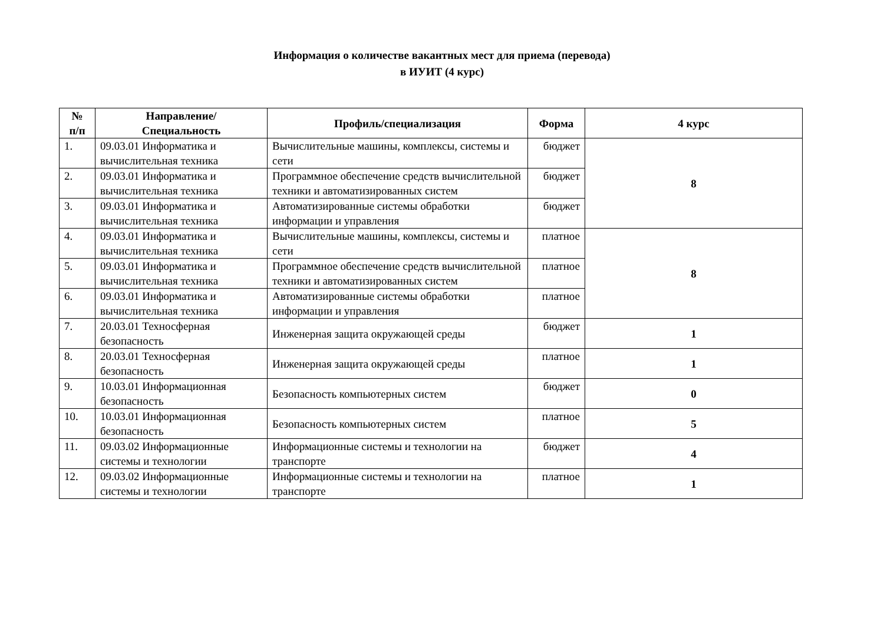Информация о количестве вакантных мест для приема (перевода)
в ИУИТ (4 курс)
| № п/п | Направление/ Специальность | Профиль/специализация | Форма | 4 курс |
| --- | --- | --- | --- | --- |
| 1. | 09.03.01 Информатика и вычислительная техника | Вычислительные машины, комплексы, системы и сети | бюджет | 8 |
| 2. | 09.03.01 Информатика и вычислительная техника | Программное обеспечение средств вычислительной техники и автоматизированных систем | бюджет | |
| 3. | 09.03.01 Информатика и вычислительная техника | Автоматизированные системы обработки информации и управления | бюджет | |
| 4. | 09.03.01 Информатика и вычислительная техника | Вычислительные машины, комплексы, системы и сети | платное | 8 |
| 5. | 09.03.01 Информатика и вычислительная техника | Программное обеспечение средств вычислительной техники и автоматизированных систем | платное | |
| 6. | 09.03.01 Информатика и вычислительная техника | Автоматизированные системы обработки информации и управления | платное | |
| 7. | 20.03.01 Техносферная безопасность | Инженерная защита окружающей среды | бюджет | 1 |
| 8. | 20.03.01 Техносферная безопасность | Инженерная защита окружающей среды | платное | 1 |
| 9. | 10.03.01 Информационная безопасность | Безопасность компьютерных систем | бюджет | 0 |
| 10. | 10.03.01 Информационная безопасность | Безопасность компьютерных систем | платное | 5 |
| 11. | 09.03.02 Информационные системы и технологии | Информационные системы и технологии на транспорте | бюджет | 4 |
| 12. | 09.03.02 Информационные системы и технологии | Информационные системы и технологии на транспорте | платное | 1 |